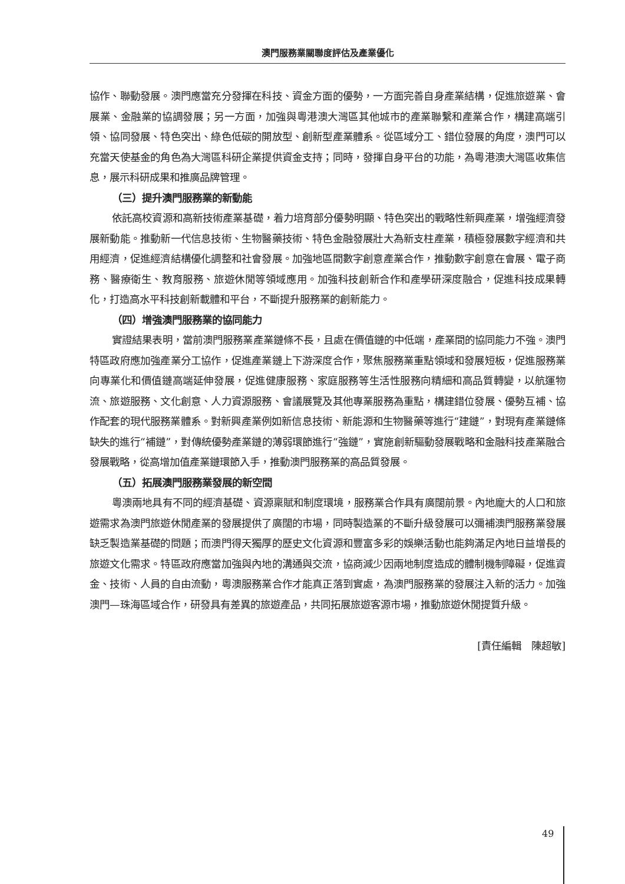澳門服務業關聯度評估及產業優化
協作、聯動發展。澳門應當充分發揮在科技、資金方面的優勢，一方面完善自身產業結構，促進旅遊業、會展業、金融業的協調發展；另一方面，加強與粵港澳大灣區其他城市的產業聯繫和產業合作，構建高端引領、協同發展、特色突出、綠色低碳的開放型、創新型產業體系。從區域分工、錯位發展的角度，澳門可以充當天使基金的角色為大灣區科研企業提供資金支持；同時，發揮自身平台的功能，為粵港澳大灣區收集信息，展示科研成果和推廣品牌管理。
（三）提升澳門服務業的新動能
依託高校資源和高新技術產業基礎，着力培育部分優勢明顯、特色突出的戰略性新興產業，增強經濟發展新動能。推動新一代信息技術、生物醫藥技術、特色金融發展壯大為新支柱產業，積極發展數字經濟和共用經濟，促進經濟結構優化調整和社會發展。加強地區間數字創意產業合作，推動數字創意在會展、電子商務、醫療衛生、教育服務、旅遊休閒等領域應用。加強科技創新合作和產學研深度融合，促進科技成果轉化，打造高水平科技創新載體和平台，不斷提升服務業的創新能力。
（四）增強澳門服務業的協同能力
實證結果表明，當前澳門服務業產業鏈條不長，且處在價值鏈的中低端，產業間的協同能力不強。澳門特區政府應加強產業分工協作，促進產業鏈上下游深度合作，聚焦服務業重點領域和發展短板，促進服務業向專業化和價值鏈高端延伸發展，促進健康服務、家庭服務等生活性服務向精細和高品質轉變，以航運物流、旅遊服務、文化創意、人力資源服務、會議展覽及其他專業服務為重點，構建錯位發展、優勢互補、協作配套的現代服務業體系。對新興產業例如新信息技術、新能源和生物醫藥等進行“建鏈”，對現有產業鏈條缺失的進行“補鏈”，對傳統優勢產業鏈的薄弱環節進行“強鏈”，實施創新驅動發展戰略和金融科技產業融合發展戰略，從高增加值產業鏈環節入手，推動澳門服務業的高品質發展。
（五）拓展澳門服務業發展的新空間
粵澳兩地具有不同的經濟基礎、資源稟賦和制度環境，服務業合作具有廣闊前景。內地龐大的人口和旅遊需求為澳門旅遊休閒產業的發展提供了廣闊的市場，同時製造業的不斷升級發展可以彌補澳門服務業發展缺乏製造業基礎的問題；而澳門得天獨厚的歷史文化資源和豐富多彩的娛樂活動也能夠滿足內地日益增長的旅遊文化需求。特區政府應當加強與內地的溝通與交流，協商減少因兩地制度造成的體制機制障礙，促進資金、技術、人員的自由流動，粵澳服務業合作才能真正落到實處，為澳門服務業的發展注入新的活力。加強澳門—珠海區域合作，研發具有差異的旅遊產品，共同拓展旅遊客源市場，推動旅遊休閒提質升級。
[責任編輯　陳超敏]
49